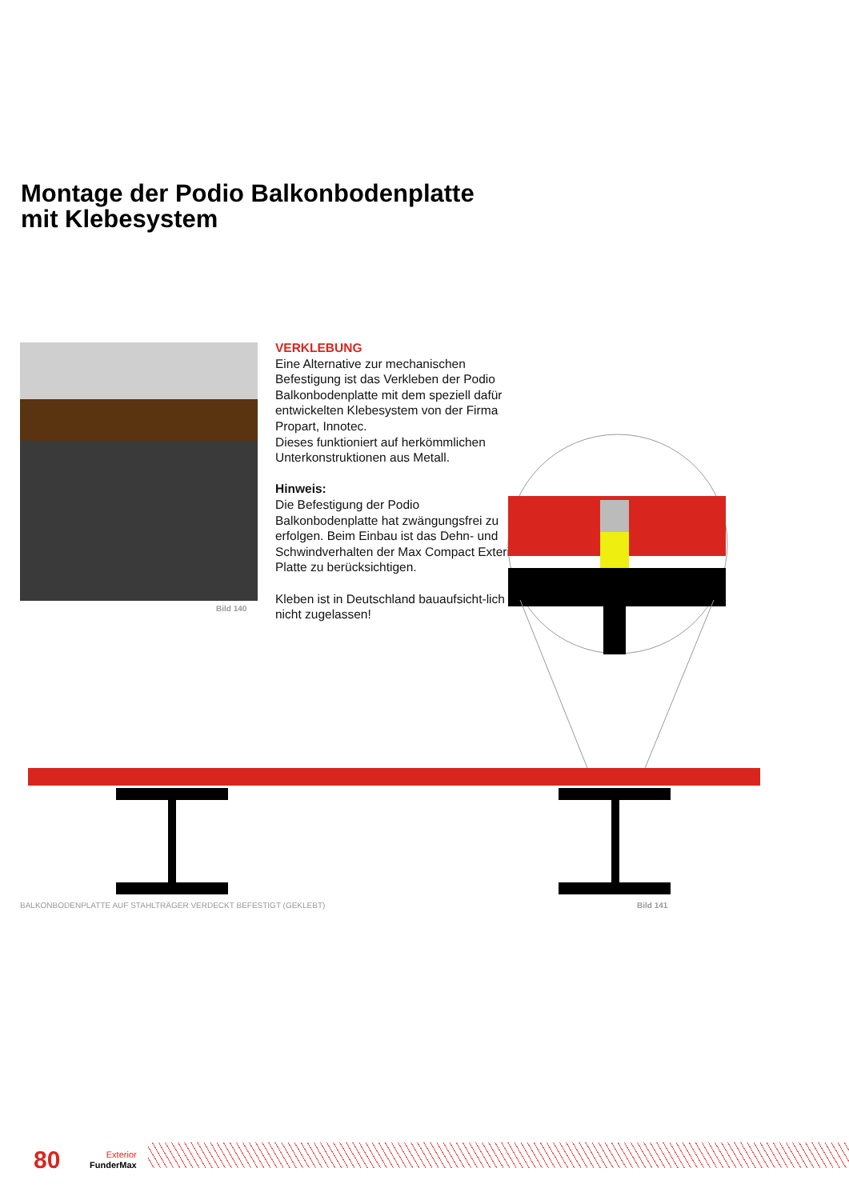Montage der Podio Balkonbodenplatte
mit Klebesystem
Bild 140
VERKLEBUNG
Eine Alternative zur mechanischen Befestigung ist das Verkleben der Podio Balkonbodenplatte mit dem speziell dafür entwickelten Klebesystem von der Firma Propart, Innotec.
Dieses funktioniert auf herkömmlichen Unterkonstruktionen aus Metall.
Hinweis:
Die Befestigung der Podio Balkonbodenplatte hat zwängungsfrei zu erfolgen. Beim Einbau ist das Dehn- und Schwindverhalten der Max Compact Exterior Platte zu berücksichtigen.
Kleben ist in Deutschland bauaufsicht-lich nicht zugelassen!
BALKONBODENPLATTE AUF STAHLTRÄGER VERDECKT BEFESTIGT (GEKLEBT)
Bild 141
80
Exterior
FunderMax